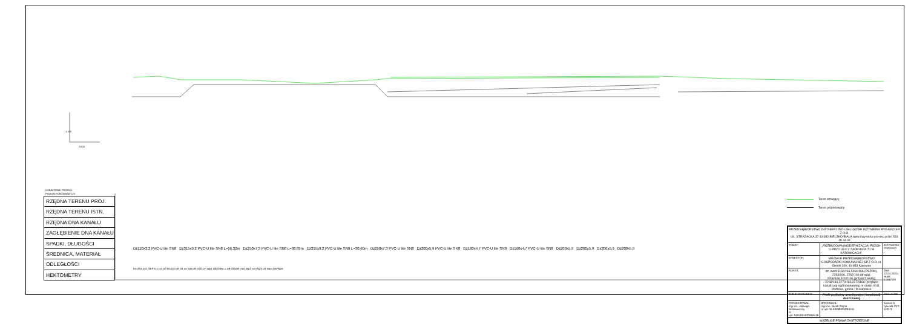1:100
1:500
OZNACZENIE PROFILU:
POZIOM PORÓWNAWCZY
RZĘDNA TERENU PROJ.
RZĘDNA TERENU ISTN.
RZĘDNA DNA KANAŁU
ZAGŁĘBIENIE DNA KANAŁU
SPADKI, DŁUGOŚCI
ŚREDNICA, MATERIAŁ
ODLEGŁOŚCI
HEKTOMETRY
Dz110x3,2 PVC-U lite SN8 Dz315x9,2 PVC-U lite SN8 L=56.32m Dz250x7,3 PVC-U lite SN8 L=36.85m Dz315x9,2 PVC-U lite SN8 L=30.60m Dz250x7,3 PVC-U lite SN8 Dz200x5,9 PVC-U lite SN8 Dz160x4,7 PVC-U lite SN8 Dz160x4,7 PVC-U lite SN8 Dz200x5,9 Dz200x5,9 Dz200x5,9 Dz200x5,9
K5 Zb3 Zb1 SEP D1 D2 D3 D4 D5 D6 D1 D7 D8 D9 D10 D7 Wp1 D8 OdwL1 D9 OdwW D10 Wp2 D3 Wp3 D4 Wp4 D6 Wp5
Teren istniejący
Teren projektowany
| PRZEDSIĘBIORSTWO INŻYNIERYJNO-USŁUGOWE INŻYNIERIA PRO-EKO SP. Z O.O. UL. STRAŻACKA 37 43-382 BIELSKO-BIAŁA www.inzynieria-pro-eko.pl tel. 531 48 44 04 | | |
| TEMAT: | „ROZBUDOWA (MODERNIZACJA) PSZOK-U PRZY ULICY ZAOPUSTA 70 W KATOWICACH”. | INŻYNIERIA PRO-EKO |
| INWESTOR: | MIEJSKIE PRZEDSIĘBIORSTWO GOSPODARKI KOMUNALNEJ SP.Z O.O. ul. Obroki 140, 40-833 Katowice | |
| ADRES: | dz. ewid.5166/166,5164/166 (PSZOK), 2263/166, 2262/166 (droga), 2266/166,5167/166 (przyłącz wody), 2268/166,2270/166,2272/166 (przyłącz kanalizacji ogólnospławnej) nr obręb 0011 Podlesie, gmina : M.Katowice | data 12.04.2021r. skala 1:100/500 |
| TEMAT RYSUNKU: | Profil podłużny grawitacyjnej kanalizacji deszczowej | stadium PB |
| PROJEKTOWAŁ: mgr inż. Jadwiga Sodzawiczny nr upr.:SLK/6341/PWBS/16 | SPRAWDZIŁ: mgr inż. Jacek Wojna nr upr.:SLK/6384/PWBS/16 | branża S rysunek PZT-S-02.3 |
| WSZELKIE PRAWA ZASTRZEŻONE | | |